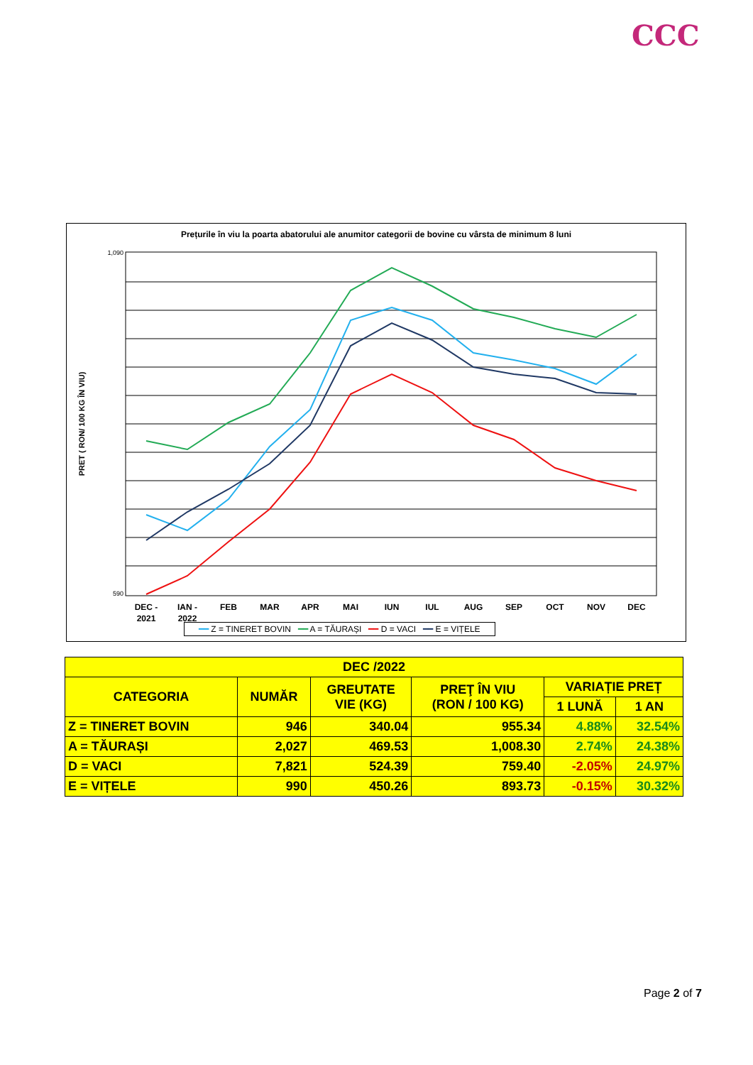CCC
Prețurile în viu la poarta abatorului ale anumitor categorii de bovine cu vârsta de minimum 8 luni
PRET ( RON/ 100 KG ÎN VIU)
1,090
590
DEC -
IAN -
FEB
MAR
APR
MAI
IUN
IUL
AUG
SEP
OCT
NOV
DEC
2021
2022
━━ Z = TINERET BOVIN ━━ A = TĂURAȘI ━━ D = VACI ━━ E = VIȚELE
| DEC /2022 | | | | | |
| --- | --- | --- | --- | --- | --- |
| CATEGORIA | NUMĂR | GREUTATE VIE (KG) | PREŢ ÎN VIU (RON / 100 KG) | VARIAȚIE PREȚ | |
| | | | | 1 LUNĂ | 1 AN |
| Z = TINERET BOVIN | 946 | 340.04 | 955.34 | 4.88% | 32.54% |
| A = TĂURAȘI | 2,027 | 469.53 | 1,008.30 | 2.74% | 24.38% |
| D = VACI | 7,821 | 524.39 | 759.40 | -2.05% | 24.97% |
| E = VIȚELE | 990 | 450.26 | 893.73 | -0.15% | 30.32% |
Page 2 of 7